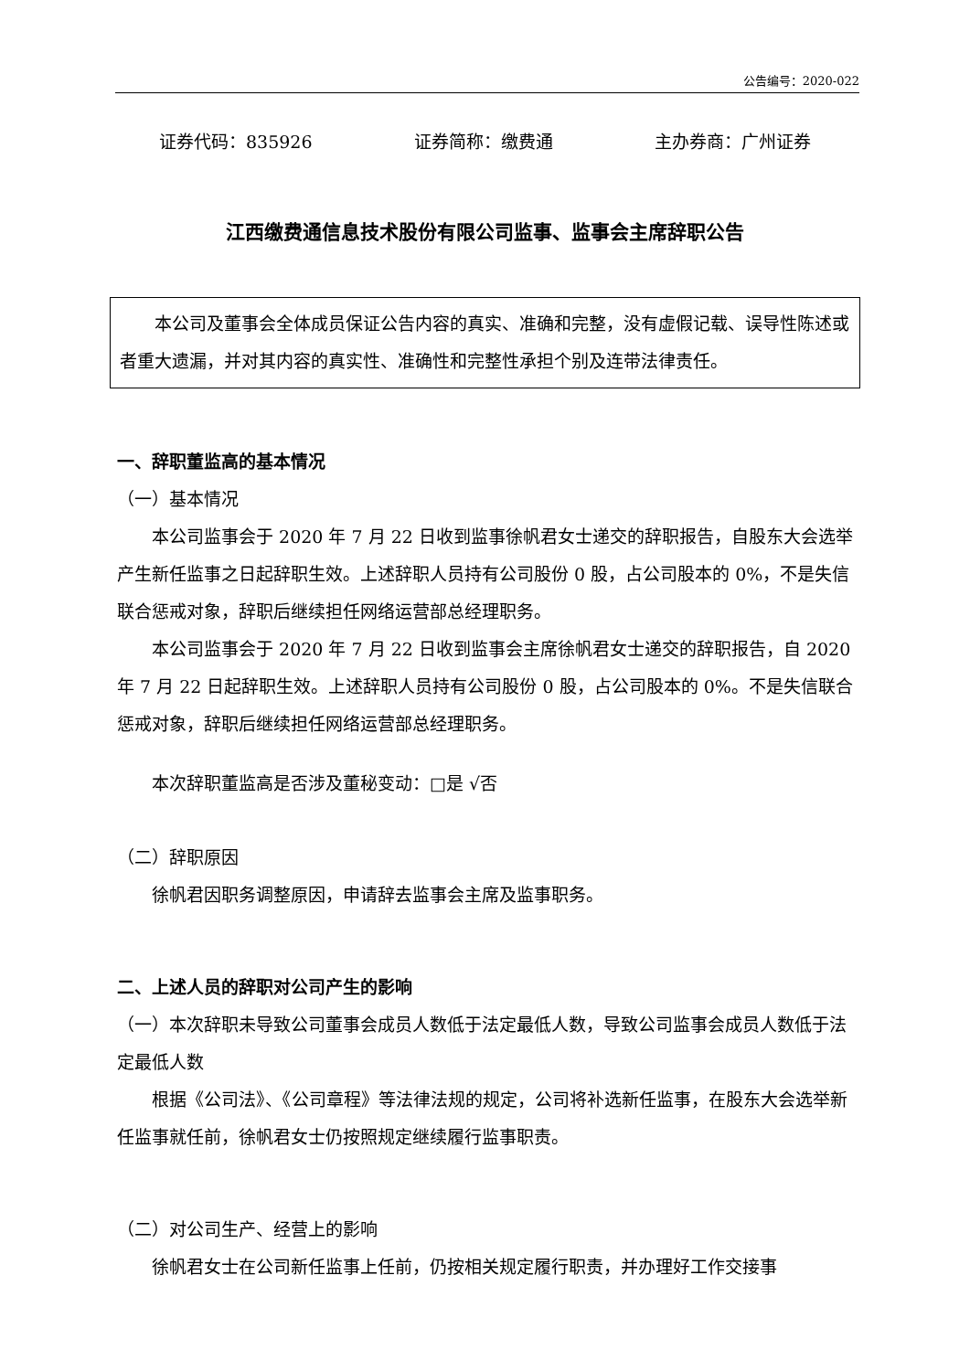公告编号：2020-022
证券代码：835926 证券简称：缴费通 主办券商：广州证券
江西缴费通信息技术股份有限公司监事、监事会主席辞职公告
本公司及董事会全体成员保证公告内容的真实、准确和完整，没有虚假记载、误导性陈述或者重大遗漏，并对其内容的真实性、准确性和完整性承担个别及连带法律责任。
一、辞职董监高的基本情况
（一）基本情况
本公司监事会于 2020 年 7 月 22 日收到监事徐帆君女士递交的辞职报告，自股东大会选举产生新任监事之日起辞职生效。上述辞职人员持有公司股份 0 股，占公司股本的 0%，不是失信联合惩戒对象，辞职后继续担任网络运营部总经理职务。
本公司监事会于 2020 年 7 月 22 日收到监事会主席徐帆君女士递交的辞职报告，自 2020 年 7 月 22 日起辞职生效。上述辞职人员持有公司股份 0 股，占公司股本的 0%。不是失信联合惩戒对象，辞职后继续担任网络运营部总经理职务。
本次辞职董监高是否涉及董秘变动：□是 √否
（二）辞职原因
徐帆君因职务调整原因，申请辞去监事会主席及监事职务。
二、上述人员的辞职对公司产生的影响
（一）本次辞职未导致公司董事会成员人数低于法定最低人数，导致公司监事会成员人数低于法定最低人数
根据《公司法》、《公司章程》等法律法规的规定，公司将补选新任监事，在股东大会选举新任监事就任前，徐帆君女士仍按照规定继续履行监事职责。
（二）对公司生产、经营上的影响
徐帆君女士在公司新任监事上任前，仍按相关规定履行职责，并办理好工作交接事